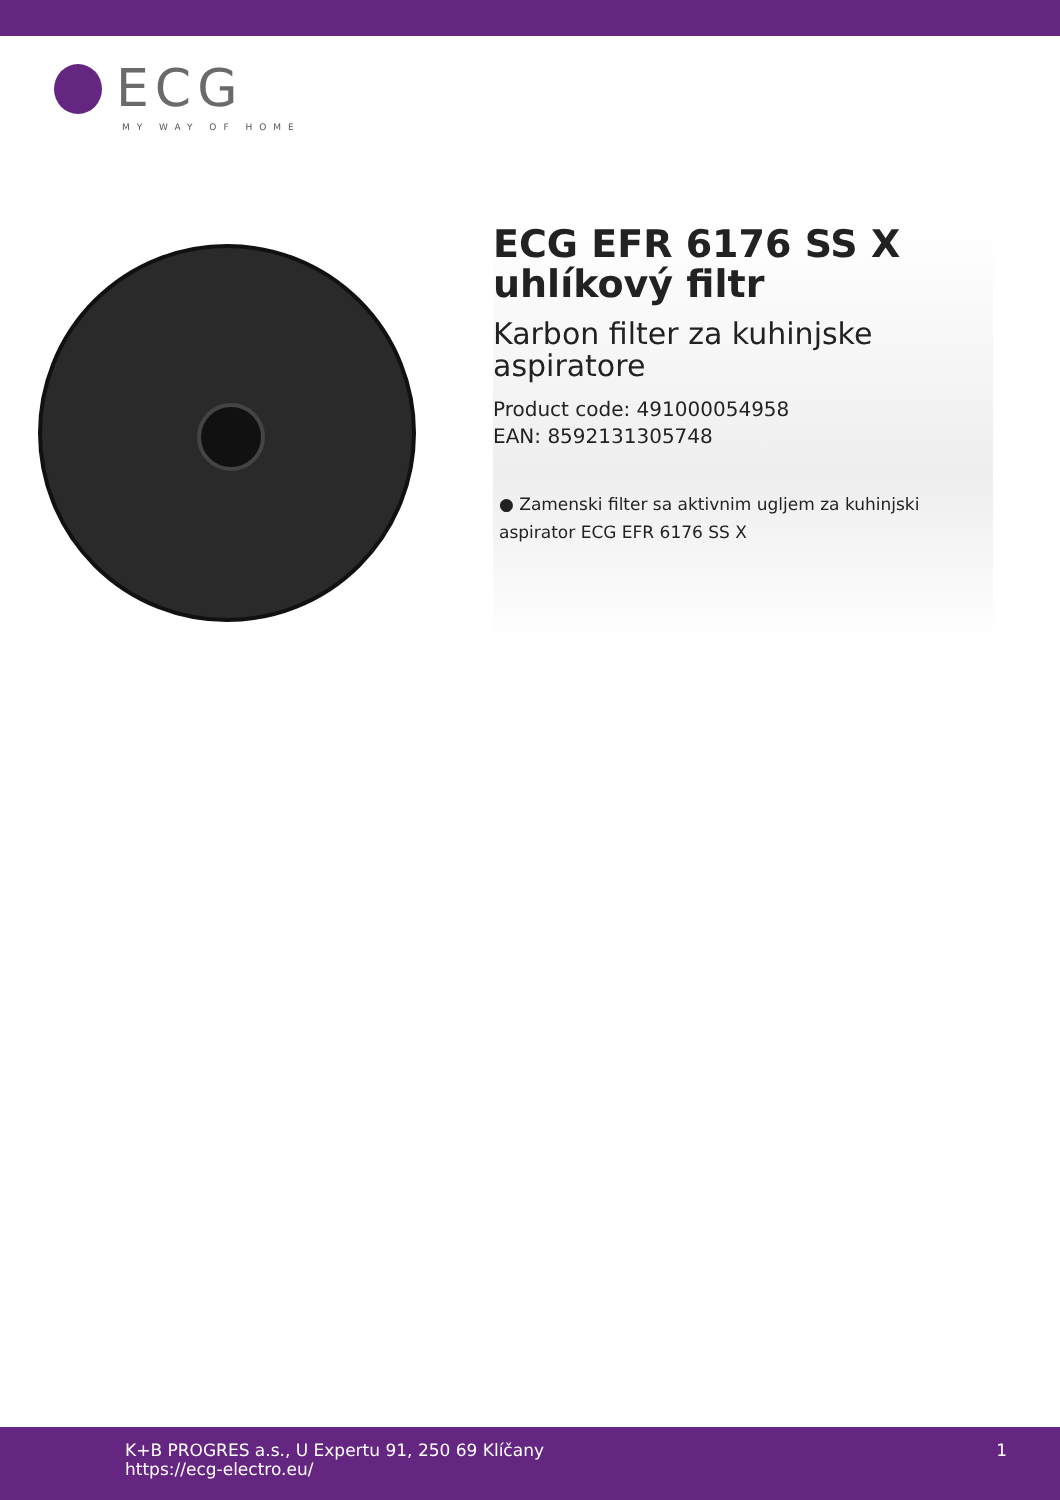ECG
MY WAY OF HOME
ECG EFR 6176 SS X uhlíkový filtr
Karbon filter za kuhinjske aspiratore
Product code: 491000054958
EAN: 8592131305748
● Zamenski filter sa aktivnim ugljem za kuhinjski aspirator ECG EFR 6176 SS X
K+B PROGRES a.s., U Expertu 91, 250 69 Klíčany
https://ecg-electro.eu/
1